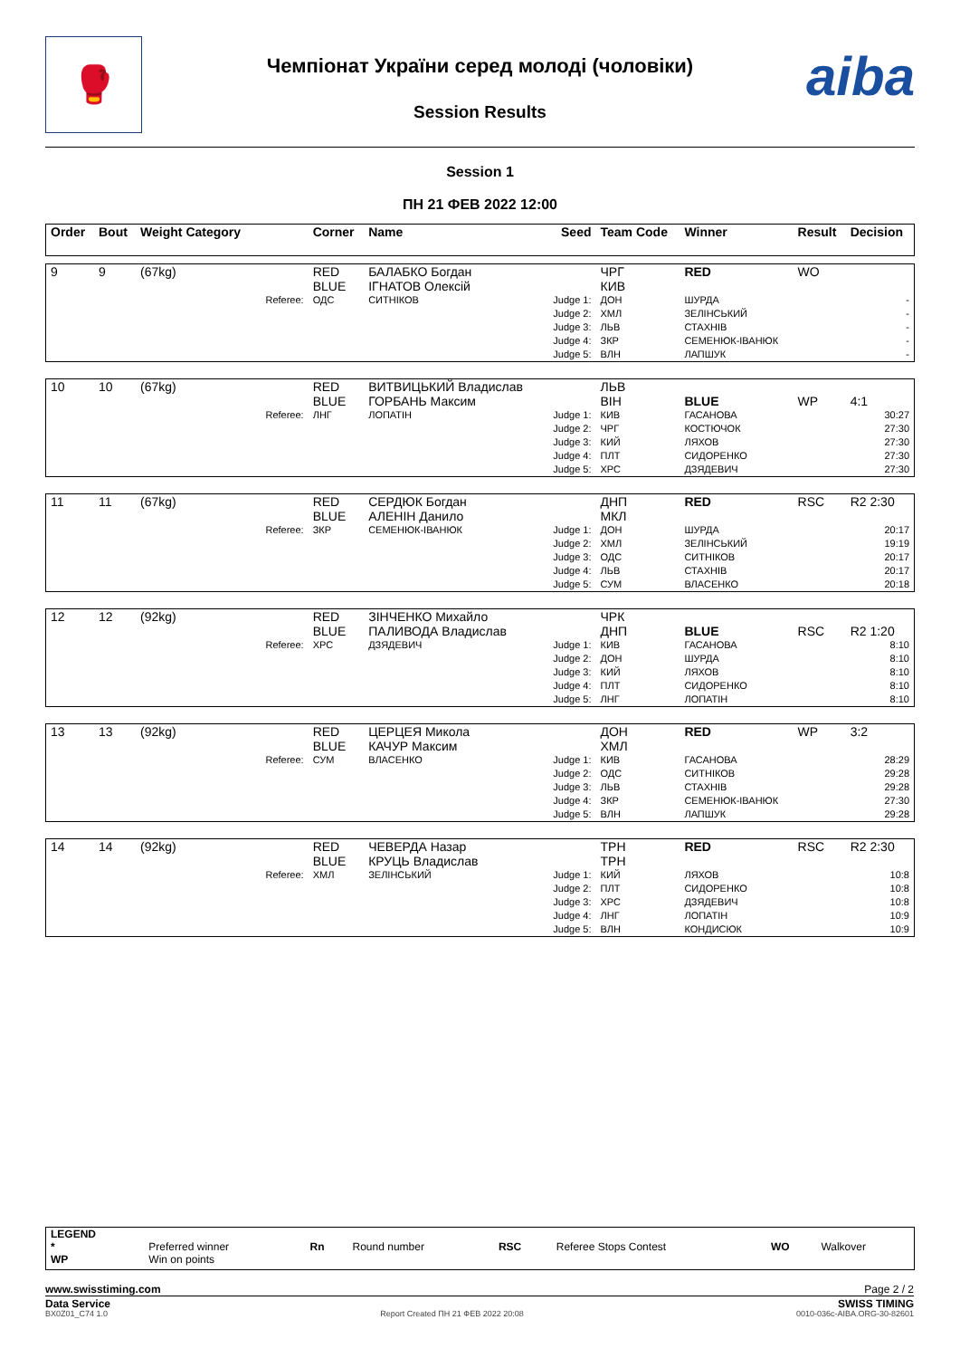🥊
Чемпіонат України серед молоді (чоловіки)
Session Results
aiba
Session 1
ПН 21 ФЕВ 2022 12:00
| Order | Bout | Weight Category | | Corner | Name | Seed | Team Code | Winner | Result | Decision |
| 9 | 9 | (67kg) | | RED BLUE | БАЛАБКО Богдан ІГНАТОВ Олексій | | ЧРГ КИВ | RED | WO | |
| | | | Referee: | ОДС | СИТНІКОВ | Judge 1: Judge 2: Judge 3: Judge 4: Judge 5: | ДОН ХМЛ ЛЬВ ЗКР ВЛН | ШУРДА ЗЕЛІНСЬКИЙ СТАХНІВ СЕМЕНЮК-ІВАНЮК ЛАПШУК | | - - - - - |
| 10 | 10 | (67kg) | | RED BLUE | ВИТВИЦЬКИЙ Владислав ГОРБАНЬ Максим | | ЛЬВ ВІН | BLUE | WP | 4:1 |
| | | | Referee: | ЛНГ | ЛОПАТІН | Judge 1: Judge 2: Judge 3: Judge 4: Judge 5: | КИВ ЧРГ КИЙ ПЛТ ХРС | ГАСАНОВА КОСТЮЧОК ЛЯХОВ СИДОРЕНКО ДЗЯДЕВИЧ | | 30:27 27:30 27:30 27:30 27:30 |
| 11 | 11 | (67kg) | | RED BLUE | СЕРДЮК Богдан АЛЕНІН Данило | | ДНП МКЛ | RED | RSC | R2 2:30 |
| | | | Referee: | ЗКР | СЕМЕНЮК-ІВАНЮК | Judge 1: Judge 2: Judge 3: Judge 4: Judge 5: | ДОН ХМЛ ОДС ЛЬВ СУМ | ШУРДА ЗЕЛІНСЬКИЙ СИТНІКОВ СТАХНІВ ВЛАСЕНКО | | 20:17 19:19 20:17 20:17 20:18 |
| 12 | 12 | (92kg) | | RED BLUE | ЗІНЧЕНКО Михайло ПАЛИВОДА Владислав | | ЧРК ДНП | BLUE | RSC | R2 1:20 |
| | | | Referee: | ХРС | ДЗЯДЕВИЧ | Judge 1: Judge 2: Judge 3: Judge 4: Judge 5: | КИВ ДОН КИЙ ПЛТ ЛНГ | ГАСАНОВА ШУРДА ЛЯХОВ СИДОРЕНКО ЛОПАТІН | | 8:10 8:10 8:10 8:10 8:10 |
| 13 | 13 | (92kg) | | RED BLUE | ЦЕРЦЕЯ Микола КАЧУР Максим | | ДОН ХМЛ | RED | WP | 3:2 |
| | | | Referee: | СУМ | ВЛАСЕНКО | Judge 1: Judge 2: Judge 3: Judge 4: Judge 5: | КИВ ОДС ЛЬВ ЗКР ВЛН | ГАСАНОВА СИТНІКОВ СТАХНІВ СЕМЕНЮК-ІВАНЮК ЛАПШУК | | 28:29 29:28 29:28 27:30 29:28 |
| 14 | 14 | (92kg) | | RED BLUE | ЧЕВЕРДА Назар КРУЦЬ Владислав | | ТРН ТРН | RED | RSC | R2 2:30 |
| | | | Referee: | ХМЛ | ЗЕЛІНСЬКИЙ | Judge 1: Judge 2: Judge 3: Judge 4: Judge 5: | КИЙ ПЛТ ХРС ЛНГ ВЛН | ЛЯХОВ СИДОРЕНКО ДЗЯДЕВИЧ ЛОПАТІН КОНДИСЮК | | 10:8 10:8 10:8 10:9 10:9 |
| LEGEND * WP | Preferred winner Win on points | Rn | Round number | RSC | Referee Stops Contest | WO | Walkover |
www.swisstiming.com Page 2 / 2
Data Service SWISS TIMING
BX0Z01_C74 1.0 Report Created ПН 21 ФЕВ 2022 20:08 0010-036c-AIBA.ORG-30-82601